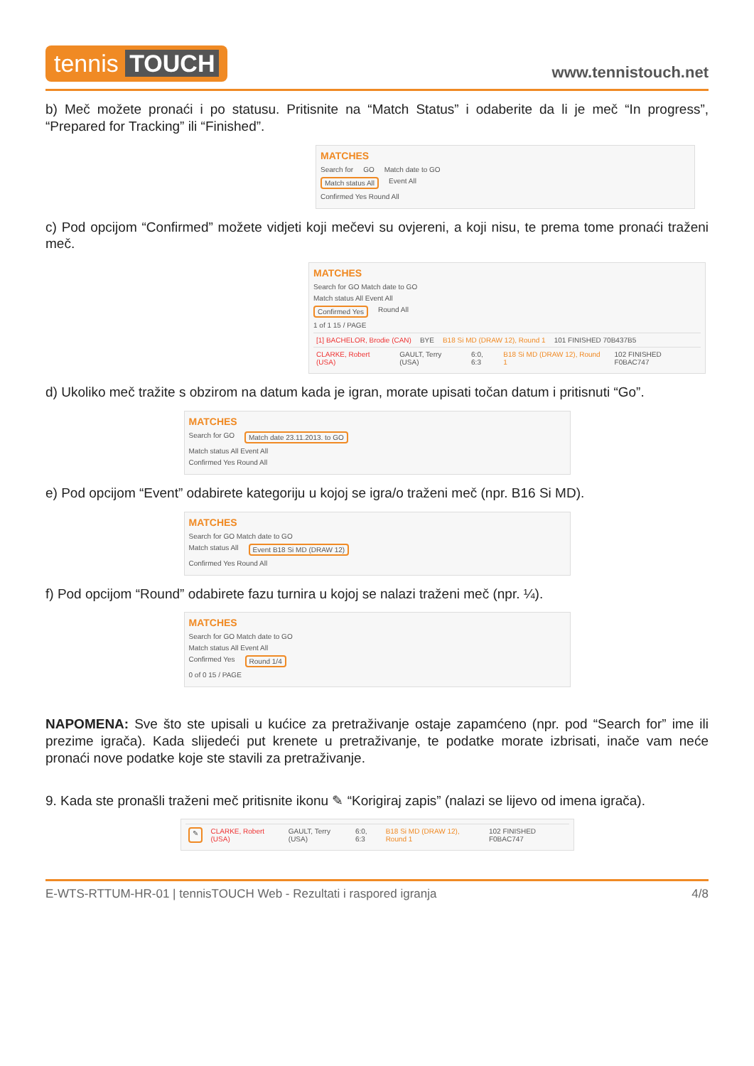tennis TOUCH
www.tennistouch.net
b) Meč možete pronaći i po statusu. Pritisnite na “Match Status” i odaberite da li je meč “In progress”, “Prepared for Tracking” ili “Finished”.
MATCHES
Search for GO Match date to GO
Match status All Event All
Confirmed Yes Round All
c) Pod opcijom “Confirmed” možete vidjeti koji mečevi su ovjereni, a koji nisu, te prema tome pronaći traženi meč.
MATCHES
Search for GO Match date to GO
Match status All Event All
Confirmed Yes Round All
1 of 1 15 / PAGE
[1] BACHELOR, Brodie (CAN) BYE B18 Si MD (DRAW 12), Round 1 101 FINISHED 70B437B5
CLARKE, Robert (USA) GAULT, Terry (USA) 6:0, 6:3 B18 Si MD (DRAW 12), Round 1 102 FINISHED F0BAC747
d) Ukoliko meč tražite s obzirom na datum kada je igran, morate upisati točan datum i pritisnuti “Go”.
MATCHES
Search for GO Match date 23.11.2013. to GO
Match status All Event All
Confirmed Yes Round All
e) Pod opcijom “Event” odabirete kategoriju u kojoj se igra/o traženi meč (npr. B16 Si MD).
MATCHES
Search for GO Match date to GO
Match status All Event B18 Si MD (DRAW 12)
Confirmed Yes Round All
f) Pod opcijom “Round” odabirete fazu turnira u kojoj se nalazi traženi meč (npr. ¼).
MATCHES
Search for GO Match date to GO
Match status All Event All
Confirmed Yes Round 1/4
0 of 0 15 / PAGE
NAPOMENA: Sve što ste upisali u kućice za pretraživanje ostaje zapamćeno (npr. pod “Search for” ime ili prezime igrača). Kada slijedeći put krenete u pretraživanje, te podatke morate izbrisati, inače vam neće pronaći nove podatke koje ste stavili za pretraživanje.
9. Kada ste pronašli traženi meč pritisnite ikonu ✎ “Korigiraj zapis” (nalazi se lijevo od imena igrača).
✎ CLARKE, Robert (USA) GAULT, Terry (USA) 6:0, 6:3 B18 Si MD (DRAW 12), Round 1 102 FINISHED F0BAC747
E-WTS-RTTUM-HR-01 | tennisTOUCH Web - Rezultati i raspored igranja 4/8